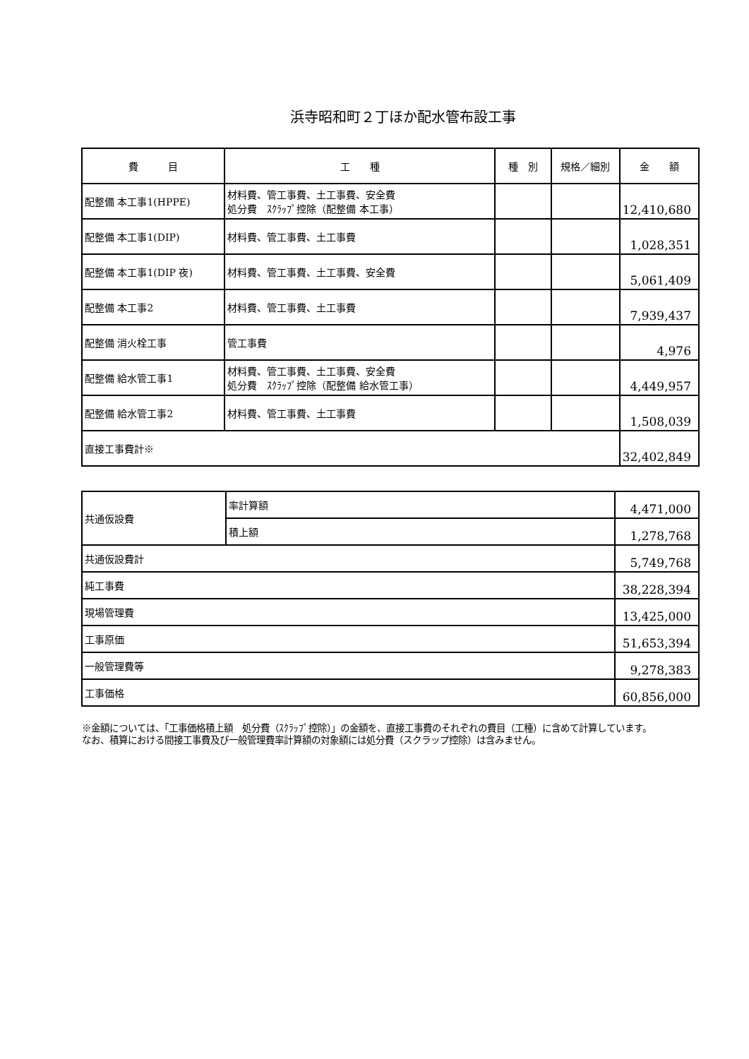浜寺昭和町２丁ほか配水管布設工事
| 費 目 | 工 種 | 種 別 | 規格／細別 | 金 額 |
| --- | --- | --- | --- | --- |
| 配整備 本工事1(HPPE) | 材料費、管工事費、土工事費、安全費 処分費 ｽｸﾗｯﾌﾟ控除（配整備 本工事） | | | 12,410,680 |
| 配整備 本工事1(DIP) | 材料費、管工事費、土工事費 | | | 1,028,351 |
| 配整備 本工事1(DIP 夜) | 材料費、管工事費、土工事費、安全費 | | | 5,061,409 |
| 配整備 本工事2 | 材料費、管工事費、土工事費 | | | 7,939,437 |
| 配整備 消火栓工事 | 管工事費 | | | 4,976 |
| 配整備 給水管工事1 | 材料費、管工事費、土工事費、安全費 処分費 ｽｸﾗｯﾌﾟ控除（配整備 給水管工事） | | | 4,449,957 |
| 配整備 給水管工事2 | 材料費、管工事費、土工事費 | | | 1,508,039 |
| 直接工事費計※ | | | | 32,402,849 |
| 共通仮設費 | 率計算額 | 4,471,000 |
| | 積上額 | 1,278,768 |
| 共通仮設費計 | | 5,749,768 |
| 純工事費 | | 38,228,394 |
| 現場管理費 | | 13,425,000 |
| 工事原価 | | 51,653,394 |
| 一般管理費等 | | 9,278,383 |
| 工事価格 | | 60,856,000 |
※金額については、「工事価格積上額　処分費（ｽｸﾗｯﾌﾟ控除）」の金額を、直接工事費のそれぞれの費目（工種）に含めて計算しています。
なお、積算における間接工事費及び一般管理費率計算額の対象額には処分費（スクラップ控除）は含みません。